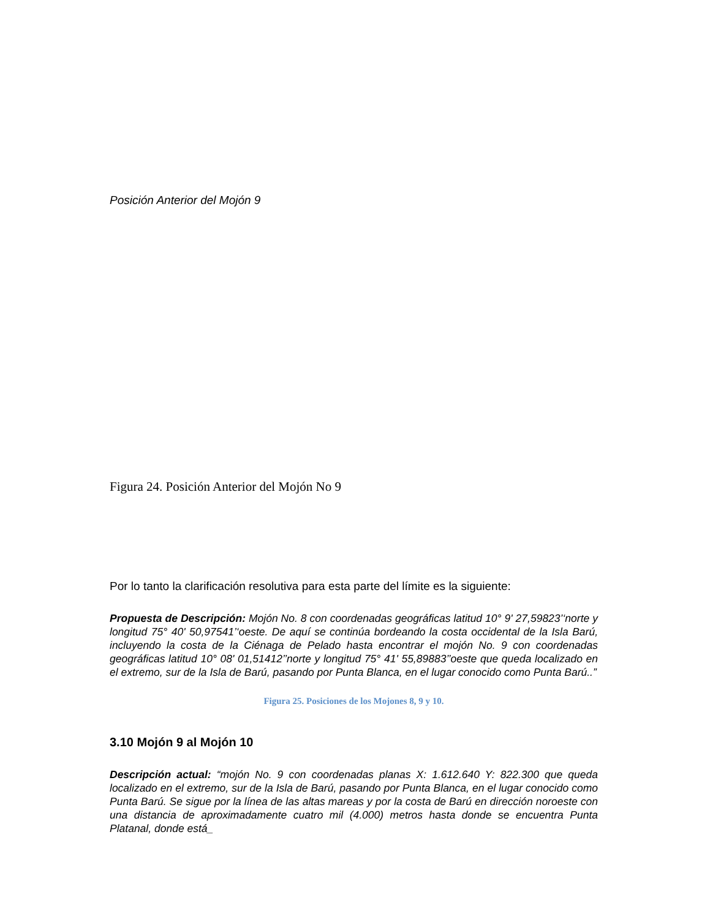Posición Anterior del Mojón 9
Figura 24. Posición Anterior del Mojón No 9
Por lo tanto la clarificación resolutiva para esta parte del límite es la siguiente:
Propuesta de Descripción: Mojón No. 8 con coordenadas geográficas latitud 10° 9' 27,59823’‘norte y longitud 75° 40' 50,97541’‘oeste. De aquí se continúa bordeando la costa occidental de la Isla Barú, incluyendo la costa de la Ciénaga de Pelado hasta encontrar el mojón No. 9 con coordenadas geográficas latitud 10° 08' 01,51412’’norte y longitud 75° 41' 55,89883’’oeste que queda localizado en el extremo, sur de la Isla de Barú, pasando por Punta Blanca, en el lugar conocido como Punta Barú..”
Figura 25. Posiciones de los Mojones 8, 9 y 10.
3.10 Mojón 9 al Mojón 10
Descripción actual: “mojón No. 9 con coordenadas planas X: 1.612.640 Y: 822.300 que queda localizado en el extremo, sur de la Isla de Barú, pasando por Punta Blanca, en el lugar conocido como Punta Barú. Se sigue por la línea de las altas mareas y por la costa de Barú en dirección noroeste con una distancia de aproximadamente cuatro mil (4.000) metros hasta donde se encuentra Punta Platanal, donde está_